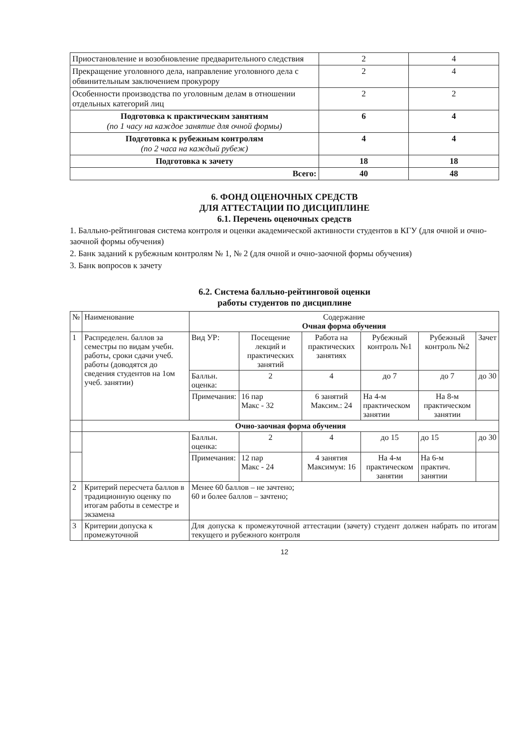| Приостановление и возобновление предварительного следствия | 2 | 4 |
| Прекращение уголовного дела, направление уголовного дела с обвинительным заключением прокурору | 2 | 4 |
| Особенности производства по уголовным делам в отношении отдельных категорий лиц | 2 | 2 |
| Подготовка к практическим занятиям (по 1 часу на каждое занятие для очной формы) | 6 | 4 |
| Подготовка к рубежным контролям (по 2 часа на каждый рубеж) | 4 | 4 |
| Подготовка к зачету | 18 | 18 |
| Всего: | 40 | 48 |
6. ФОНД ОЦЕНОЧНЫХ СРЕДСТВ
ДЛЯ АТТЕСТАЦИИ ПО ДИСЦИПЛИНЕ
6.1. Перечень оценочных средств
1. Балльно-рейтинговая система контроля и оценки академической активности студентов в КГУ (для очной и очно-заочной формы обучения)
2. Банк заданий к рубежным контролям № 1, № 2 (для очной и очно-заочной формы обучения)
3. Банк вопросов к зачету
6.2. Система балльно-рейтинговой оценки
работы студентов по дисциплине
| № | Наименование | Содержание Очная форма обучения | | | | | |
| 1 | Распределен. баллов за семестры по видам учебн. работы, сроки сдачи учеб. работы (доводятся до сведения студентов на 1ом учеб. занятии) | Вид УР: | Посещение лекций и практических занятий | Работа на практических занятиях | Рубежный контроль №1 | Рубежный контроль №2 | Зачет |
| | | Балльн. оценка: | 2 | 4 | до 7 | до 7 | до 30 |
| | | Примечания: | 16 пар Макс - 32 | 6 занятий Максим.: 24 | На 4-м практическом занятии | На 8-м практическом занятии | |
| | Очно-заочная форма обучения | | | | | | |
| | | Балльн. оценка: | 2 | 4 | до 15 | до 15 | до 30 |
| | | Примечания: | 12 пар Макс - 24 | 4 занятия Максимум: 16 | На 4-м практическом занятии | На 6-м практич. занятии | |
| 2 | Критерий пересчета баллов в традиционную оценку по итогам работы в семестре и экзамена | Менее 60 баллов – не зачтено; 60 и более баллов – зачтено; | | | | | |
| 3 | Критерии допуска к промежуточной | Для допуска к промежуточной аттестации (зачету) студент должен набрать по итогам текущего и рубежного контроля | | | | | |
12